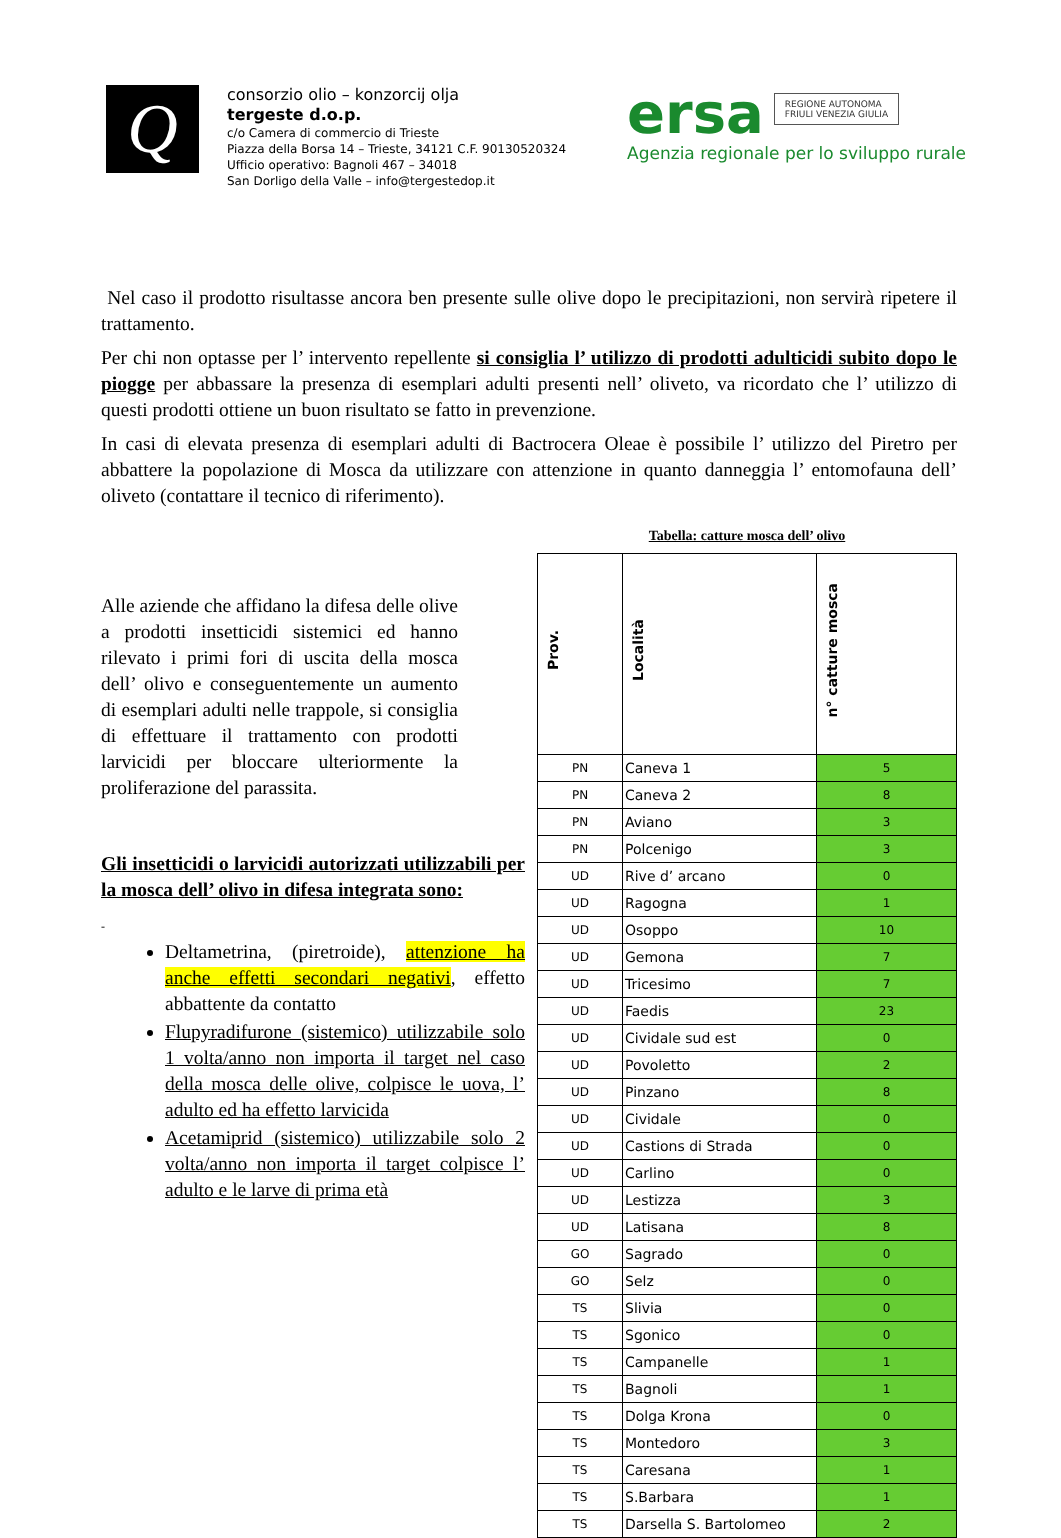Q
consorzio olio – konzorcij olja
tergeste d.o.p.
c/o Camera di commercio di Trieste
Piazza della Borsa 14 – Trieste, 34121 C.F. 90130520324
Ufficio operativo: Bagnoli 467 – 34018
San Dorligo della Valle – info@tergestedop.it
ersa REGIONE AUTONOMA
FRIULI VENEZIA GIULIA
Agenzia regionale per lo sviluppo rurale
Nel caso il prodotto risultasse ancora ben presente sulle olive dopo le precipitazioni, non servirà ripetere il trattamento.
Per chi non optasse per l’ intervento repellente si consiglia l’ utilizzo di prodotti adulticidi subito dopo le piogge per abbassare la presenza di esemplari adulti presenti nell’ oliveto, va ricordato che l’ utilizzo di questi prodotti ottiene un buon risultato se fatto in prevenzione.
In casi di elevata presenza di esemplari adulti di Bactrocera Oleae è possibile l’ utilizzo del Piretro per abbattere la popolazione di Mosca da utilizzare con attenzione in quanto danneggia l’ entomofauna dell’ oliveto (contattare il tecnico di riferimento).
Alle aziende che affidano la difesa delle olive a prodotti insetticidi sistemici ed hanno rilevato i primi fori di uscita della mosca dell’ olivo e conseguentemente un aumento di esemplari adulti nelle trappole, si consiglia di effettuare il trattamento con prodotti larvicidi per bloccare ulteriormente la proliferazione del parassita.
Gli insetticidi o larvicidi autorizzati utilizzabili per la mosca dell’ olivo in difesa integrata sono:
-
Deltametrina, (piretroide), attenzione ha anche effetti secondari negativi, effetto abbattente da contatto
Flupyradifurone (sistemico) utilizzabile solo 1 volta/anno non importa il target nel caso della mosca delle olive, colpisce le uova, l’ adulto ed ha effetto larvicida
Acetamiprid (sistemico) utilizzabile solo 2 volta/anno non importa il target colpisce l’ adulto e le larve di prima età
Tabella: catture mosca dell’ olivo
| Prov. | Località | n° catture mosca |
| --- | --- | --- |
| PN | Caneva 1 | 5 |
| PN | Caneva 2 | 8 |
| PN | Aviano | 3 |
| PN | Polcenigo | 3 |
| UD | Rive d’ arcano | 0 |
| UD | Ragogna | 1 |
| UD | Osoppo | 10 |
| UD | Gemona | 7 |
| UD | Tricesimo | 7 |
| UD | Faedis | 23 |
| UD | Cividale sud est | 0 |
| UD | Povoletto | 2 |
| UD | Pinzano | 8 |
| UD | Cividale | 0 |
| UD | Castions di Strada | 0 |
| UD | Carlino | 0 |
| UD | Lestizza | 3 |
| UD | Latisana | 8 |
| GO | Sagrado | 0 |
| GO | Selz | 0 |
| TS | Slivia | 0 |
| TS | Sgonico | 0 |
| TS | Campanelle | 1 |
| TS | Bagnoli | 1 |
| TS | Dolga Krona | 0 |
| TS | Montedoro | 3 |
| TS | Caresana | 1 |
| TS | S.Barbara | 1 |
| TS | Darsella S. Bartolomeo | 2 |